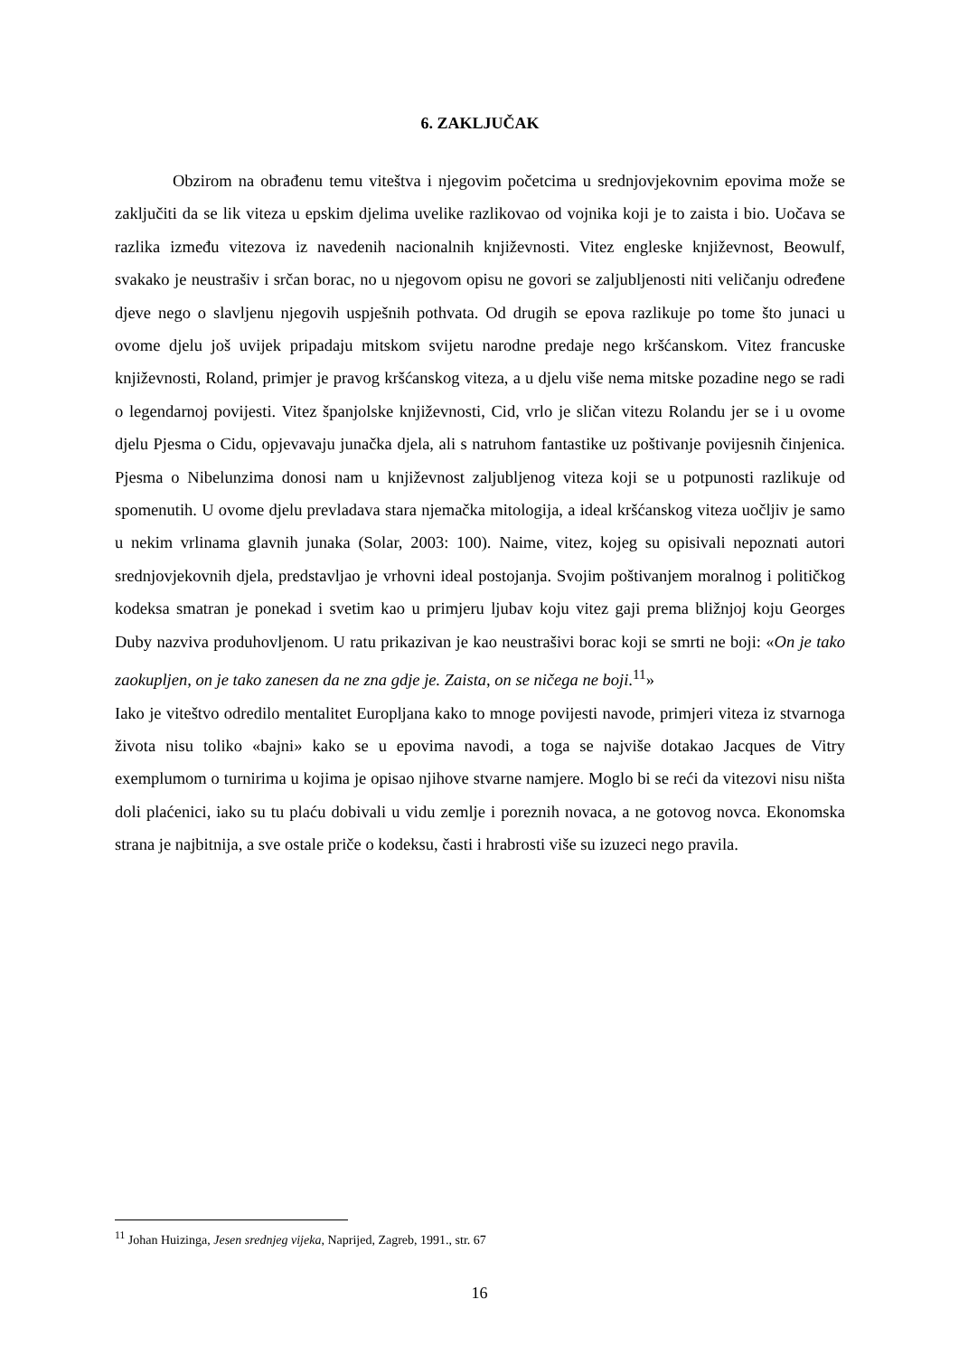6. ZAKLJUČAK
Obzirom na obrađenu temu viteštva i njegovim početcima u srednjovjekovnim epovima može se zaključiti da se lik viteza u epskim djelima uvelike razlikovao od vojnika koji je to zaista i bio. Uočava se razlika između vitezova iz navedenih nacionalnih književnosti. Vitez engleske književnost, Beowulf, svakako je neustrašiv i srčan borac, no u njegovom opisu ne govori se zaljubljenosti niti veličanju određene djeve nego o slavljenu njegovih uspješnih pothvata. Od drugih se epova razlikuje po tome što junaci u ovome djelu još uvijek pripadaju mitskom svijetu narodne predaje nego kršćanskom. Vitez francuske književnosti, Roland, primjer je pravog kršćanskog viteza, a u djelu više nema mitske pozadine nego se radi o legendarnoj povijesti. Vitez španjolske književnosti, Cid, vrlo je sličan vitezu Rolandu jer se i u ovome djelu Pjesma o Cidu, opjevavaju junačka djela, ali s natruhom fantastike uz poštivanje povijesnih činjenica. Pjesma o Nibelunzima donosi nam u književnost zaljubljenog viteza koji se u potpunosti razlikuje od spomenutih. U ovome djelu prevladava stara njemačka mitologija, a ideal kršćanskog viteza uočljiv je samo u nekim vrlinama glavnih junaka (Solar, 2003: 100). Naime, vitez, kojeg su opisivali nepoznati autori srednjovjekovnih djela, predstavljao je vrhovni ideal postojanja. Svojim poštivanjem moralnog i političkog kodeksa smatran je ponekad i svetim kao u primjeru ljubav koju vitez gaji prema bližnjoj koju Georges Duby nazviva produhovljenom. U ratu prikazivan je kao neustrašivi borac koji se smrti ne boji: «On je tako zaokupljen, on je tako zanesen da ne zna gdje je. Zaista, on se ničega ne boji.<sup>11</sup>»
Iako je viteštvo odredilo mentalitet Europljana kako to mnoge povijesti navode, primjeri viteza iz stvarnoga života nisu toliko «bajni» kako se u epovima navodi, a toga se najviše dotakao Jacques de Vitry exemplumom o turnirima u kojima je opisao njihove stvarne namjere. Moglo bi se reći da vitezovi nisu ništa doli plaćenici, iako su tu plaću dobivali u vidu zemlje i poreznih novaca, a ne gotovog novca. Ekonomska strana je najbitnija, a sve ostale priče o kodeksu, časti i hrabrosti više su izuzeci nego pravila.
<sup>11</sup> Johan Huizinga, Jesen srednjeg vijeka, Naprijed, Zagreb, 1991., str. 67
16